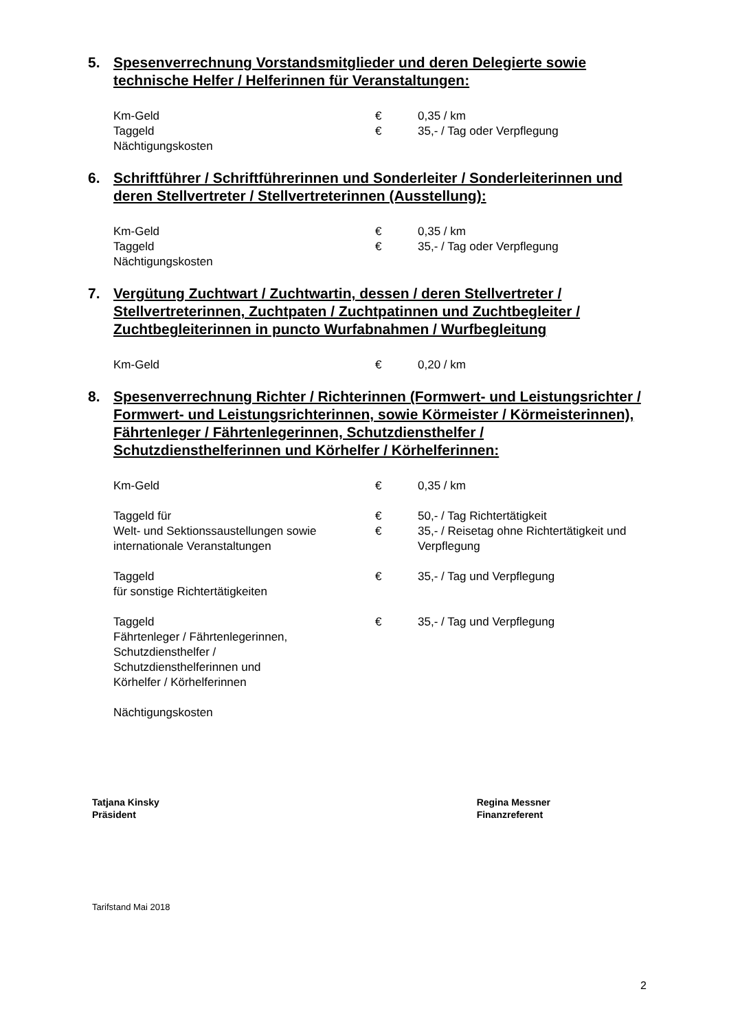5. Spesenverrechnung Vorstandsmitglieder und deren Delegierte sowie technische Helfer / Helferinnen für Veranstaltungen:
| Km-Geld | € | 0,35 / km |
| Taggeld | € | 35,- / Tag oder Verpflegung |
| Nächtigungskosten | | |
6. Schriftführer / Schriftführerinnen und Sonderleiter / Sonderleiterinnen und deren Stellvertreter / Stellvertreterinnen (Ausstellung):
| Km-Geld | € | 0,35 / km |
| Taggeld | € | 35,- / Tag oder Verpflegung |
| Nächtigungskosten | | |
7. Vergütung Zuchtwart / Zuchtwartin, dessen / deren Stellvertreter / Stellvertreterinnen, Zuchtpaten / Zuchtpatinnen und Zuchtbegleiter / Zuchtbegleiterinnen in puncto Wurfabnahmen / Wurfbegleitung
| Km-Geld | € | 0,20 / km |
8. Spesenverrechnung Richter / Richterinnen (Formwert- und Leistungsrichter / Formwert- und Leistungsrichterinnen, sowie Körmeister / Körmeisterinnen), Fährtenleger / Fährtenlegerinnen, Schutzdiensthelfer / Schutzdiensthelferinnen und Körhelfer / Körhelferinnen:
| Km-Geld | € | 0,35 / km |
| Taggeld für | € | 50,- / Tag Richtertätigkeit |
| Welt- und Sektionssaustellungen sowie internationale Veranstaltungen | € | 35,- / Reisetag ohne Richtertätigkeit und Verpflegung |
| Taggeld für sonstige Richtertätigkeiten | € | 35,- / Tag und Verpflegung |
| Taggeld Fährtenleger / Fährtenlegerinnen, Schutzdiensthelfer / Schutzdiensthelferinnen und Körhelfer / Körhelferinnen | € | 35,- / Tag und Verpflegung |
| Nächtigungskosten | | |
Tatjana Kinsky
Präsident
Regina Messner
Finanzreferent
Tarifstand Mai 2018
2